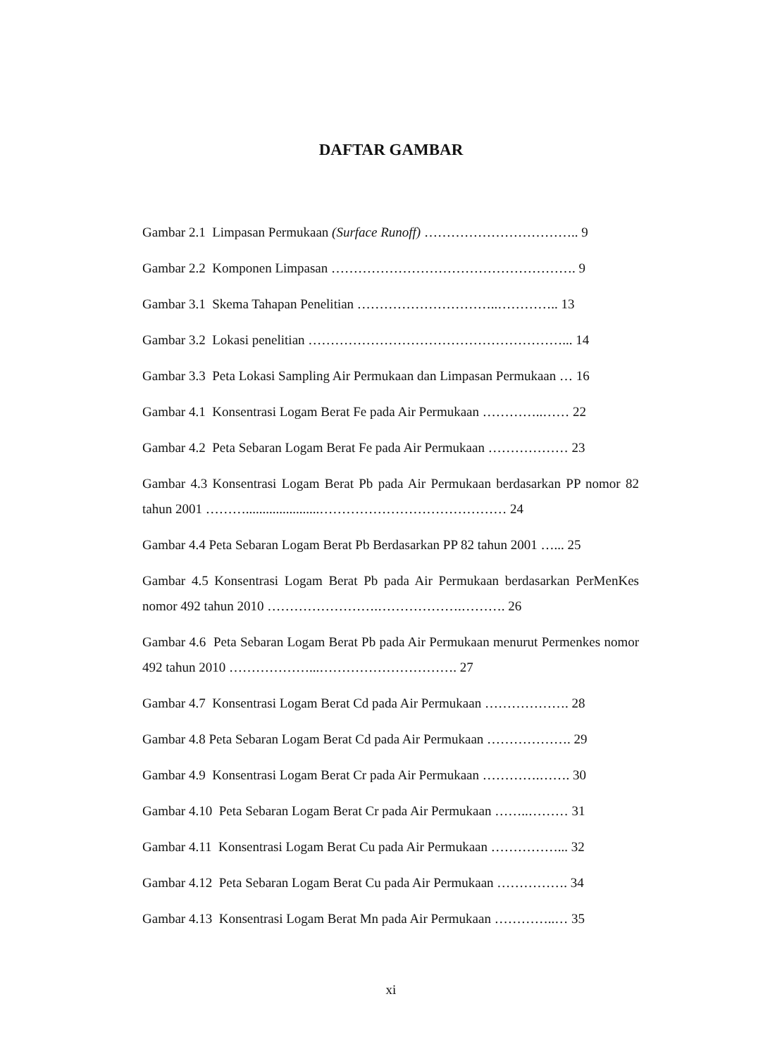DAFTAR GAMBAR
Gambar 2.1 Limpasan Permukaan (Surface Runoff) …………………………….. 9
Gambar 2.2 Komponen Limpasan ………………………………………………. 9
Gambar 3.1 Skema Tahapan Penelitian …………………………..………….. 13
Gambar 3.2 Lokasi penelitian …………………………………………………... 14
Gambar 3.3 Peta Lokasi Sampling Air Permukaan dan Limpasan Permukaan … 16
Gambar 4.1 Konsentrasi Logam Berat Fe pada Air Permukaan …………..…… 22
Gambar 4.2 Peta Sebaran Logam Berat Fe pada Air Permukaan ……………… 23
Gambar 4.3 Konsentrasi Logam Berat Pb pada Air Permukaan berdasarkan PP nomor 82 tahun 2001 ………......................…………………………………… 24
Gambar 4.4 Peta Sebaran Logam Berat Pb Berdasarkan PP 82 tahun 2001 …... 25
Gambar 4.5 Konsentrasi Logam Berat Pb pada Air Permukaan berdasarkan PerMenKes nomor 492 tahun 2010 …………………….……………….………. 26
Gambar 4.6 Peta Sebaran Logam Berat Pb pada Air Permukaan menurut Permenkes nomor 492 tahun 2010 ………………...…………………………. 27
Gambar 4.7 Konsentrasi Logam Berat Cd pada Air Permukaan ………………. 28
Gambar 4.8 Peta Sebaran Logam Berat Cd pada Air Permukaan ………………. 29
Gambar 4.9 Konsentrasi Logam Berat Cr pada Air Permukaan ………….……. 30
Gambar 4.10 Peta Sebaran Logam Berat Cr pada Air Permukaan ……..……… 31
Gambar 4.11 Konsentrasi Logam Berat Cu pada Air Permukaan ……………... 32
Gambar 4.12 Peta Sebaran Logam Berat Cu pada Air Permukaan ……………. 34
Gambar 4.13 Konsentrasi Logam Berat Mn pada Air Permukaan …………..… 35
xi